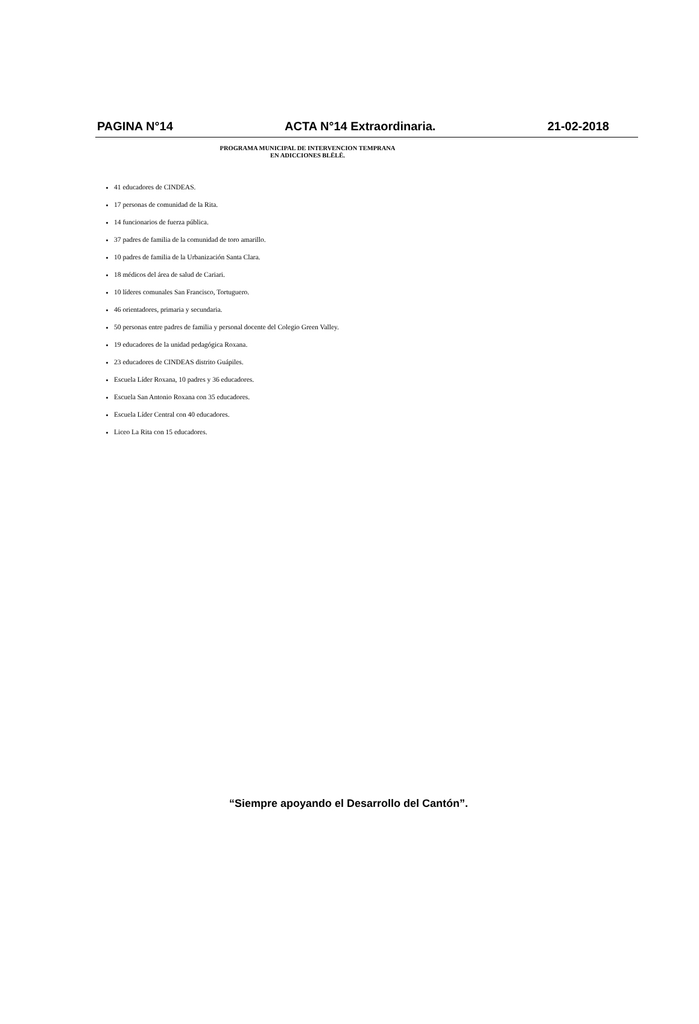PAGINA N°14 ACTA N°14 Extraordinaria. 21-02-2018
PROGRAMA MUNICIPAL DE INTERVENCION TEMPRANA
EN ADICCIONES BLËLË.
41 educadores de CINDEAS.
17 personas de comunidad de la Rita.
14 funcionarios de fuerza pública.
37 padres de familia de la comunidad de toro amarillo.
10 padres de familia de la Urbanización Santa Clara.
18 médicos del área de salud de Cariari.
10 líderes comunales San Francisco, Tortuguero.
46 orientadores, primaria y secundaria.
50 personas entre padres de familia y personal docente del Colegio Green Valley.
19 educadores de la unidad pedagógica Roxana.
23 educadores de CINDEAS distrito Guápiles.
Escuela Líder Roxana, 10 padres y 36 educadores.
Escuela San Antonio Roxana con 35 educadores.
Escuela Líder Central con 40 educadores.
Liceo La Rita con 15 educadores.
“Siempre apoyando el Desarrollo del Cantón”.